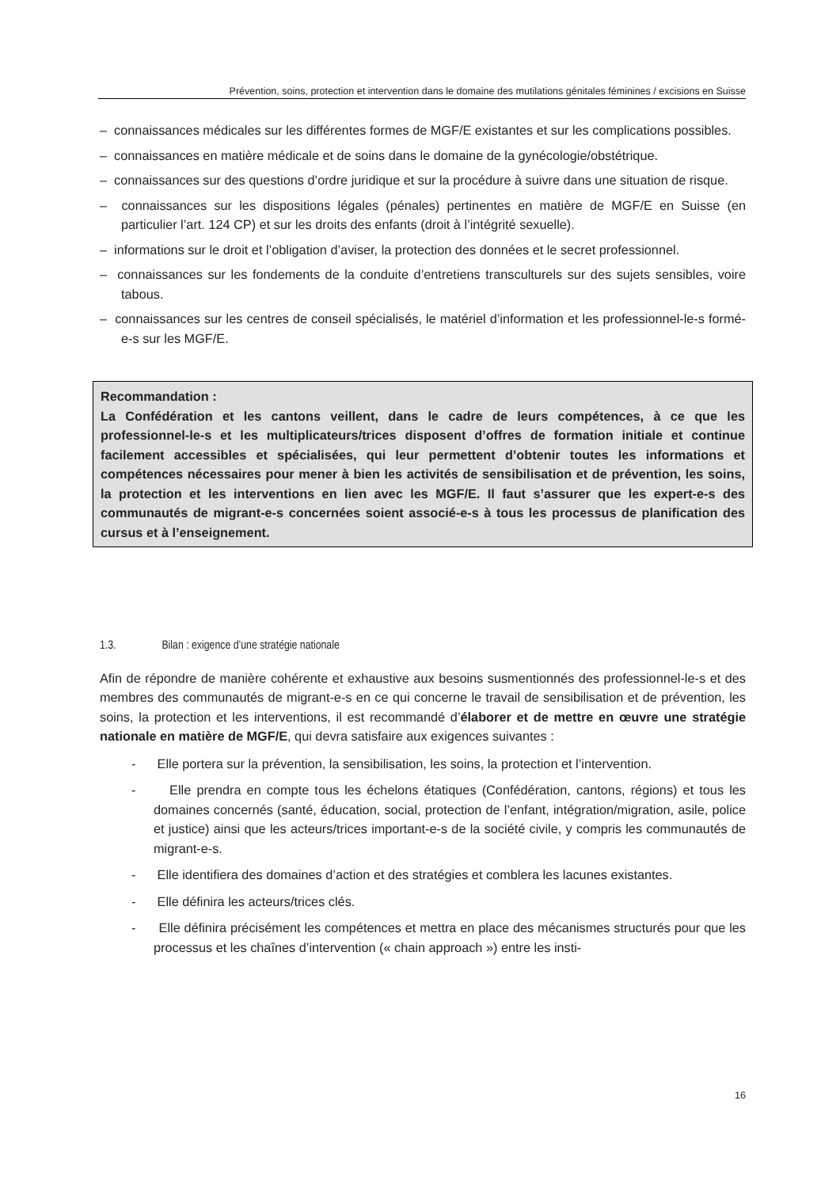Prévention, soins, protection et intervention dans le domaine des mutilations génitales féminines / excisions en Suisse
– connaissances médicales sur les différentes formes de MGF/E existantes et sur les complications possibles.
– connaissances en matière médicale et de soins dans le domaine de la gynécologie/obstétrique.
– connaissances sur des questions d’ordre juridique et sur la procédure à suivre dans une situation de risque.
– connaissances sur les dispositions légales (pénales) pertinentes en matière de MGF/E en Suisse (en particulier l’art. 124 CP) et sur les droits des enfants (droit à l’intégrité sexuelle).
– informations sur le droit et l’obligation d’aviser, la protection des données et le secret professionnel.
– connaissances sur les fondements de la conduite d’entretiens transculturels sur des sujets sensibles, voire tabous.
– connaissances sur les centres de conseil spécialisés, le matériel d’information et les professionnel-le-s formé-e-s sur les MGF/E.
Recommandation :
La Confédération et les cantons veillent, dans le cadre de leurs compétences, à ce que les professionnel-le-s et les multiplicateurs/trices disposent d’offres de formation initiale et continue facilement accessibles et spécialisées, qui leur permettent d’obtenir toutes les informations et compétences nécessaires pour mener à bien les activités de sensibilisation et de prévention, les soins, la protection et les interventions en lien avec les MGF/E. Il faut s’assurer que les expert-e-s des communautés de migrant-e-s concernées soient associé-e-s à tous les processus de planification des cursus et à l’enseignement.
1.3. Bilan : exigence d’une stratégie nationale
Afin de répondre de manière cohérente et exhaustive aux besoins susmentionnés des professionnel-le-s et des membres des communautés de migrant-e-s en ce qui concerne le travail de sensibilisation et de prévention, les soins, la protection et les interventions, il est recommandé d’élaborer et de mettre en œuvre une stratégie nationale en matière de MGF/E, qui devra satisfaire aux exigences suivantes :
- Elle portera sur la prévention, la sensibilisation, les soins, la protection et l’intervention.
- Elle prendra en compte tous les échelons étatiques (Confédération, cantons, régions) et tous les domaines concernés (santé, éducation, social, protection de l’enfant, intégration/migration, asile, police et justice) ainsi que les acteurs/trices important-e-s de la société civile, y compris les communautés de migrant-e-s.
- Elle identifiera des domaines d’action et des stratégies et comblera les lacunes existantes.
- Elle définira les acteurs/trices clés.
- Elle définira précisément les compétences et mettra en place des mécanismes structurés pour que les processus et les chaînes d’intervention (« chain approach ») entre les insti-
16